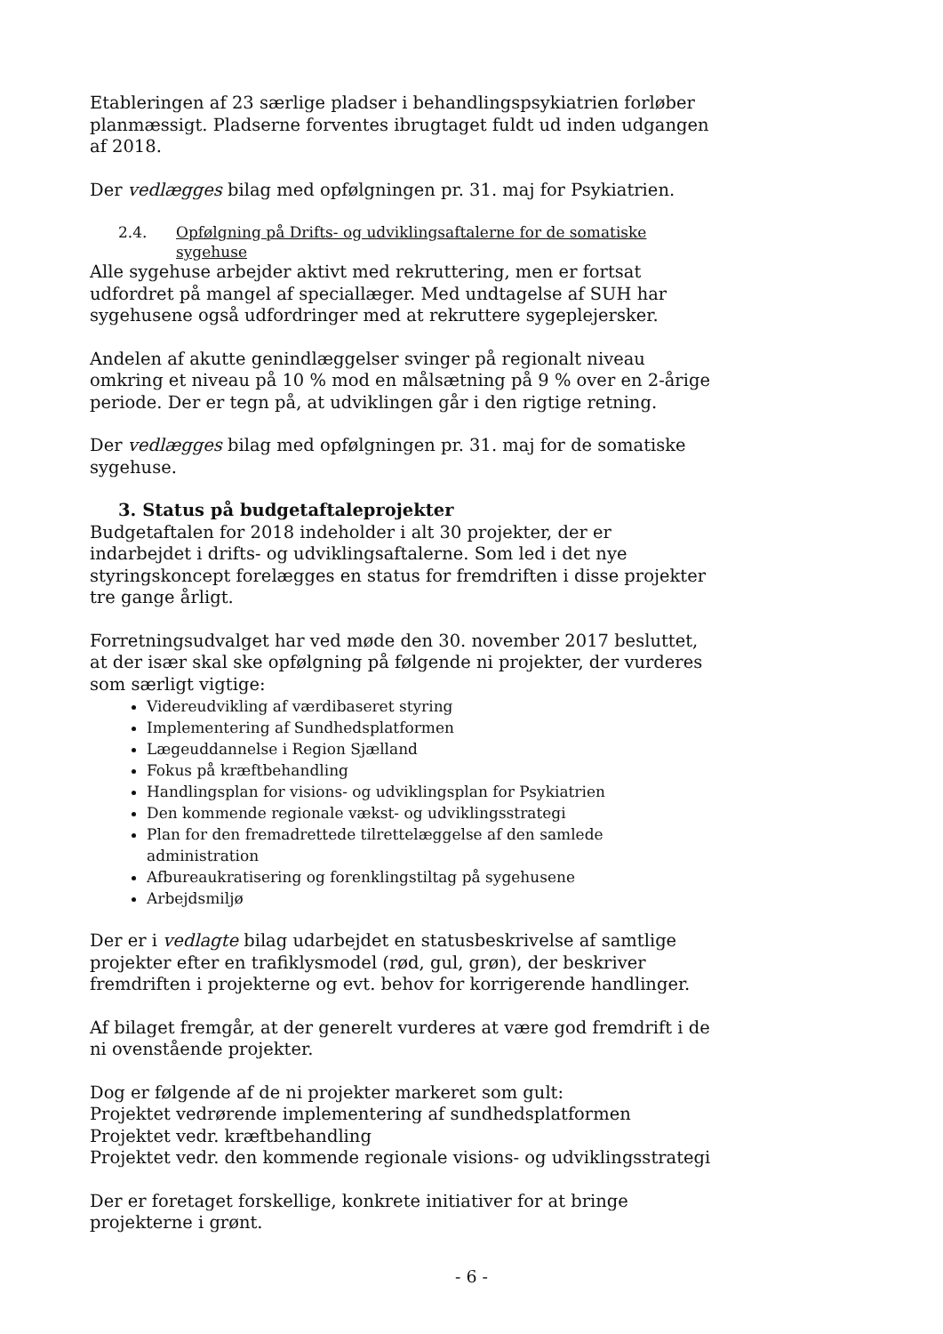Etableringen af 23 særlige pladser i behandlingspsykiatrien forløber planmæssigt. Pladserne forventes ibrugtaget fuldt ud inden udgangen af 2018.
Der vedlægges bilag med opfølgningen pr. 31. maj for Psykiatrien.
2.4. Opfølgning på Drifts- og udviklingsaftalerne for de somatiske sygehuse
Alle sygehuse arbejder aktivt med rekruttering, men er fortsat udfordret på mangel af speciallæger. Med undtagelse af SUH har sygehusene også udfordringer med at rekruttere sygeplejersker.
Andelen af akutte genindlæggelser svinger på regionalt niveau omkring et niveau på 10 % mod en målsætning på 9 % over en 2-årige periode. Der er tegn på, at udviklingen går i den rigtige retning.
Der vedlægges bilag med opfølgningen pr. 31. maj for de somatiske sygehuse.
3. Status på budgetaftaleprojekter
Budgetaftalen for 2018 indeholder i alt 30 projekter, der er indarbejdet i drifts- og udviklingsaftalerne. Som led i det nye styringskoncept forelægges en status for fremdriften i disse projekter tre gange årligt.
Forretningsudvalget har ved møde den 30. november 2017 besluttet, at der især skal ske opfølgning på følgende ni projekter, der vurderes som særligt vigtige:
Videreudvikling af værdibaseret styring
Implementering af Sundhedsplatformen
Lægeuddannelse i Region Sjælland
Fokus på kræftbehandling
Handlingsplan for visions- og udviklingsplan for Psykiatrien
Den kommende regionale vækst- og udviklingsstrategi
Plan for den fremadrettede tilrettelæggelse af den samlede administration
Afbureaukratisering og forenklingstiltag på sygehusene
Arbejdsmiljø
Der er i vedlagte bilag udarbejdet en statusbeskrivelse af samtlige projekter efter en trafiklysmodel (rød, gul, grøn), der beskriver fremdriften i projekterne og evt. behov for korrigerende handlinger.
Af bilaget fremgår, at der generelt vurderes at være god fremdrift i de ni ovenstående projekter.
Dog er følgende af de ni projekter markeret som gult:
Projektet vedrørende implementering af sundhedsplatformen
Projektet vedr. kræftbehandling
Projektet vedr. den kommende regionale visions- og udviklingsstrategi
Der er foretaget forskellige, konkrete initiativer for at bringe projekterne i grønt.
- 6 -